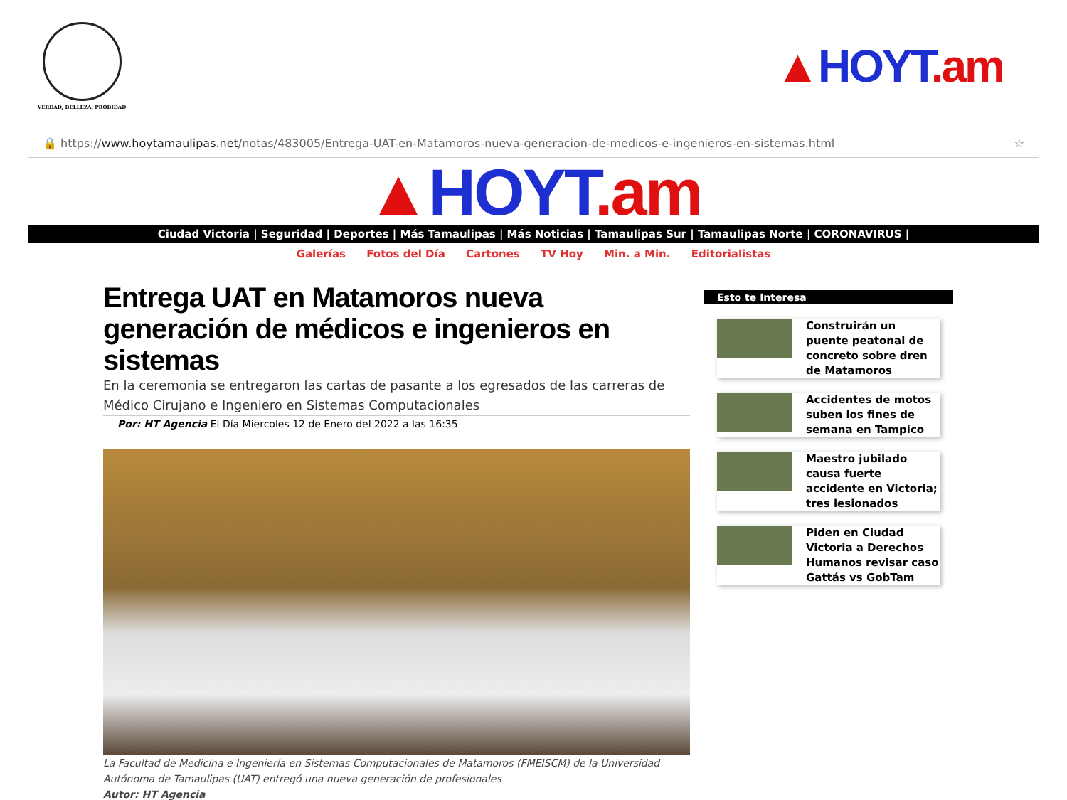VERDAD, BELLEZA, PROBIDAD
▲HOYT.am
🔒 https://www.hoytamaulipas.net/notas/483005/Entrega-UAT-en-Matamoros-nueva-generacion-de-medicos-e-ingenieros-en-sistemas.html
☆
▲HOYT.am
Ciudad Victoria | Seguridad | Deportes | Más Tamaulipas | Más Noticias | Tamaulipas Sur | Tamaulipas Norte | CORONAVIRUS |
Galerías Fotos del Día Cartones TV Hoy Min. a Min. Editorialistas
Entrega UAT en Matamoros nueva generación de médicos e ingenieros en sistemas
En la ceremonia se entregaron las cartas de pasante a los egresados de las carreras de Médico Cirujano e Ingeniero en Sistemas Computacionales
Por: HT Agencia El Día Miercoles 12 de Enero del 2022 a las 16:35
La Facultad de Medicina e Ingeniería en Sistemas Computacionales de Matamoros (FMEISCM) de la Universidad Autónoma de Tamaulipas (UAT) entregó una nueva generación de profesionales
Autor: HT Agencia
Esto te Interesa
Construirán un puente peatonal de concreto sobre dren de Matamoros
Accidentes de motos suben los fines de semana en Tampico
Maestro jubilado causa fuerte accidente en Victoria; tres lesionados
Piden en Ciudad Victoria a Derechos Humanos revisar caso Gattás vs GobTam